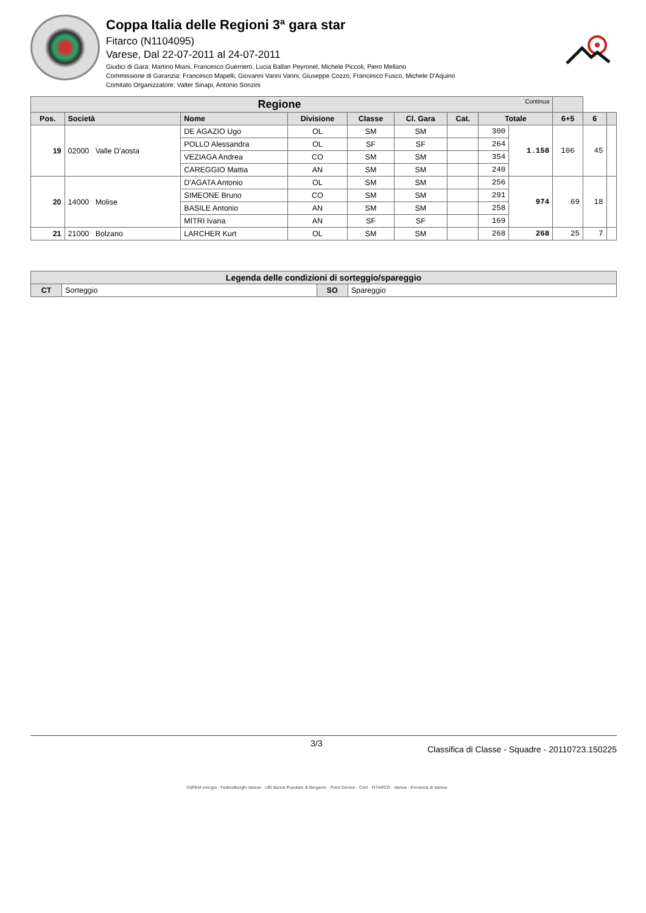Coppa Italia delle Regioni 3ª gara star
Fitarco (N1104095)
Varese, Dal 22-07-2011 al 24-07-2011
Giudici di Gara: Martino Miani, Francesco Guerriero, Lucia Ballan Peyronel, Michele Piccoli, Piero Mellano
Commissione di Garanzia: Francesco Mapelli, Giovanni Vanni Vanni, Giuseppe Cozzo, Francesco Fusco, Michele D'Aquino
Comitato Organizzatore: Valter Sinapi, Antonio Sonzini
| Regione Continua | | | | | | | | | | | |
| --- | --- | --- | --- | --- | --- | --- | --- | --- | --- | --- | --- |
| Pos. | Società | Nome | Divisione | Classe | Cl. Gara | Cat. | Totale | | 6+5 | 6 | |
| 19 | 02000 Valle D'aosta | DE AGAZIO Ugo | OL | SM | SM | | 300 | 1.158 | 106 | 45 | |
| | | POLLO Alessandra | OL | SF | SF | | 264 | | | | |
| | | VEZIAGA Andrea | CO | SM | SM | | 354 | | | | |
| | | CAREGGIO Mattia | AN | SM | SM | | 240 | | | | |
| 20 | 14000 Molise | D'AGATA Antonio | OL | SM | SM | | 256 | 974 | 69 | 18 | |
| | | SIMEONE Bruno | CO | SM | SM | | 291 | | | | |
| | | BASILE Antonio | AN | SM | SM | | 258 | | | | |
| | | MITRI Ivana | AN | SF | SF | | 169 | | | | |
| 21 | 21000 Bolzano | LARCHER Kurt | OL | SM | SM | | 268 | 268 | 25 | 7 | |
| Legenda delle condizioni di sorteggio/spareggio | | | |
| --- | --- | --- | --- |
| CT | Sorteggio | SO | Spareggio |
3/3 Classifica di Classe - Squadre - 20110723.150225
ASPEM energia · Federalberghi Varese · UBI Banca Popolare di Bergamo · Point Service · Coni · FITARCO · Varese · Provincia di Varese